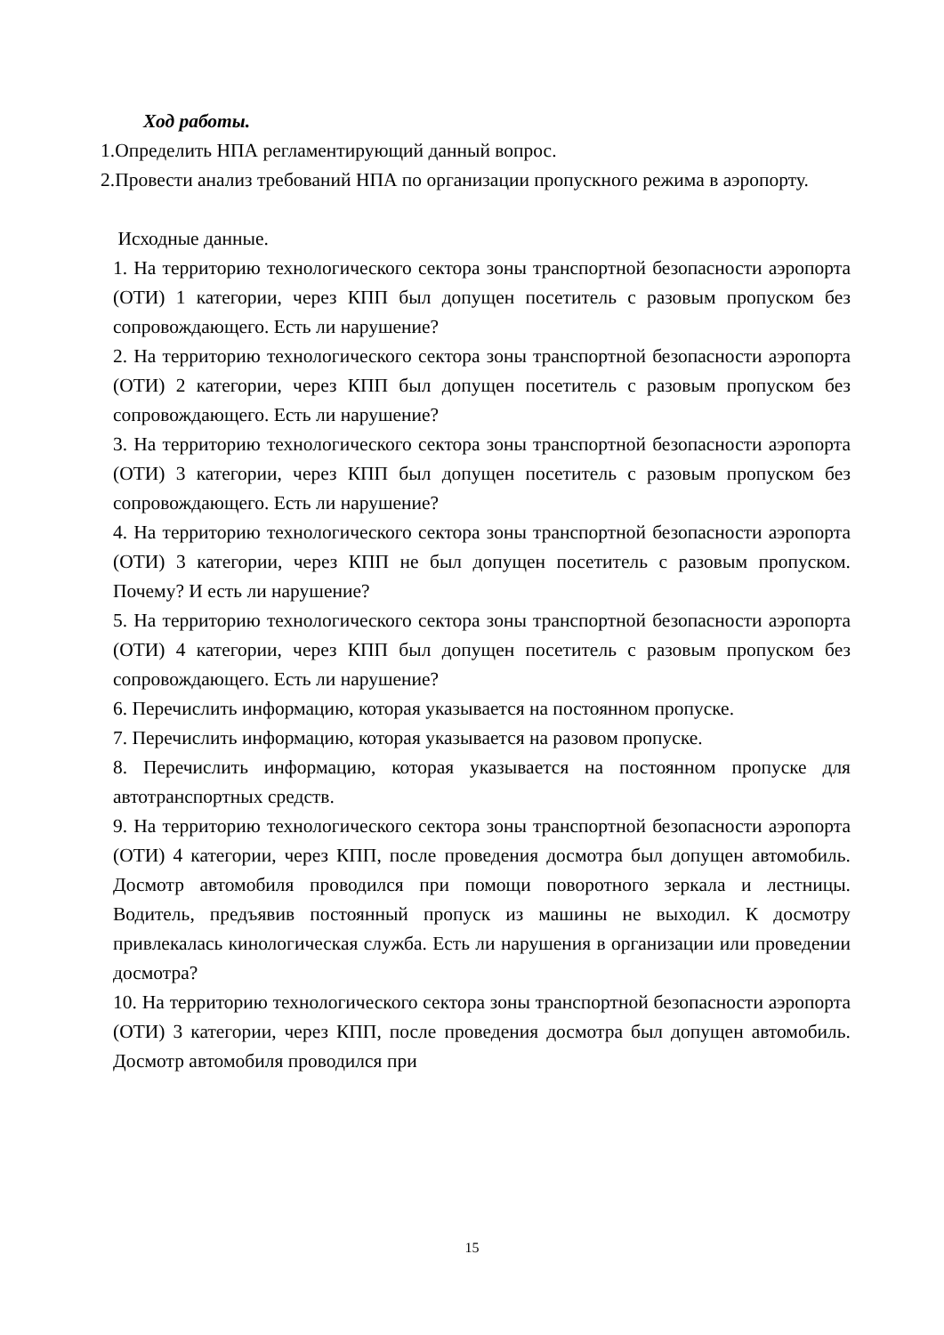Ход работы.
1.Определить НПА регламентирующий данный вопрос.
2.Провести анализ требований НПА по организации пропускного режима в аэропорту.
Исходные данные.
1. На территорию технологического сектора зоны транспортной безопасности аэропорта (ОТИ) 1 категории, через КПП был допущен посетитель с разовым пропуском без сопровождающего. Есть ли нарушение?
2. На территорию технологического сектора зоны транспортной безопасности аэропорта (ОТИ) 2 категории, через КПП был допущен посетитель с разовым пропуском без сопровождающего. Есть ли нарушение?
3. На территорию технологического сектора зоны транспортной безопасности аэропорта (ОТИ) 3 категории, через КПП был допущен посетитель с разовым пропуском без сопровождающего. Есть ли нарушение?
4. На территорию технологического сектора зоны транспортной безопасности аэропорта (ОТИ) 3 категории, через КПП не был допущен посетитель с разовым пропуском. Почему? И есть ли нарушение?
5. На территорию технологического сектора зоны транспортной безопасности аэропорта (ОТИ) 4 категории, через КПП был допущен посетитель с разовым пропуском без сопровождающего. Есть ли нарушение?
6. Перечислить информацию, которая указывается на постоянном пропуске.
7. Перечислить информацию, которая указывается на разовом пропуске.
8. Перечислить информацию, которая указывается на постоянном пропуске для автотранспортных средств.
9. На территорию технологического сектора зоны транспортной безопасности аэропорта (ОТИ) 4 категории, через КПП, после проведения досмотра был допущен автомобиль. Досмотр автомобиля проводился при помощи поворотного зеркала и лестницы. Водитель, предъявив постоянный пропуск из машины не выходил. К досмотру привлекалась кинологическая служба. Есть ли нарушения в организации или проведении досмотра?
10. На территорию технологического сектора зоны транспортной безопасности аэропорта (ОТИ) 3 категории, через КПП, после проведения досмотра был допущен автомобиль. Досмотр автомобиля проводился при
15